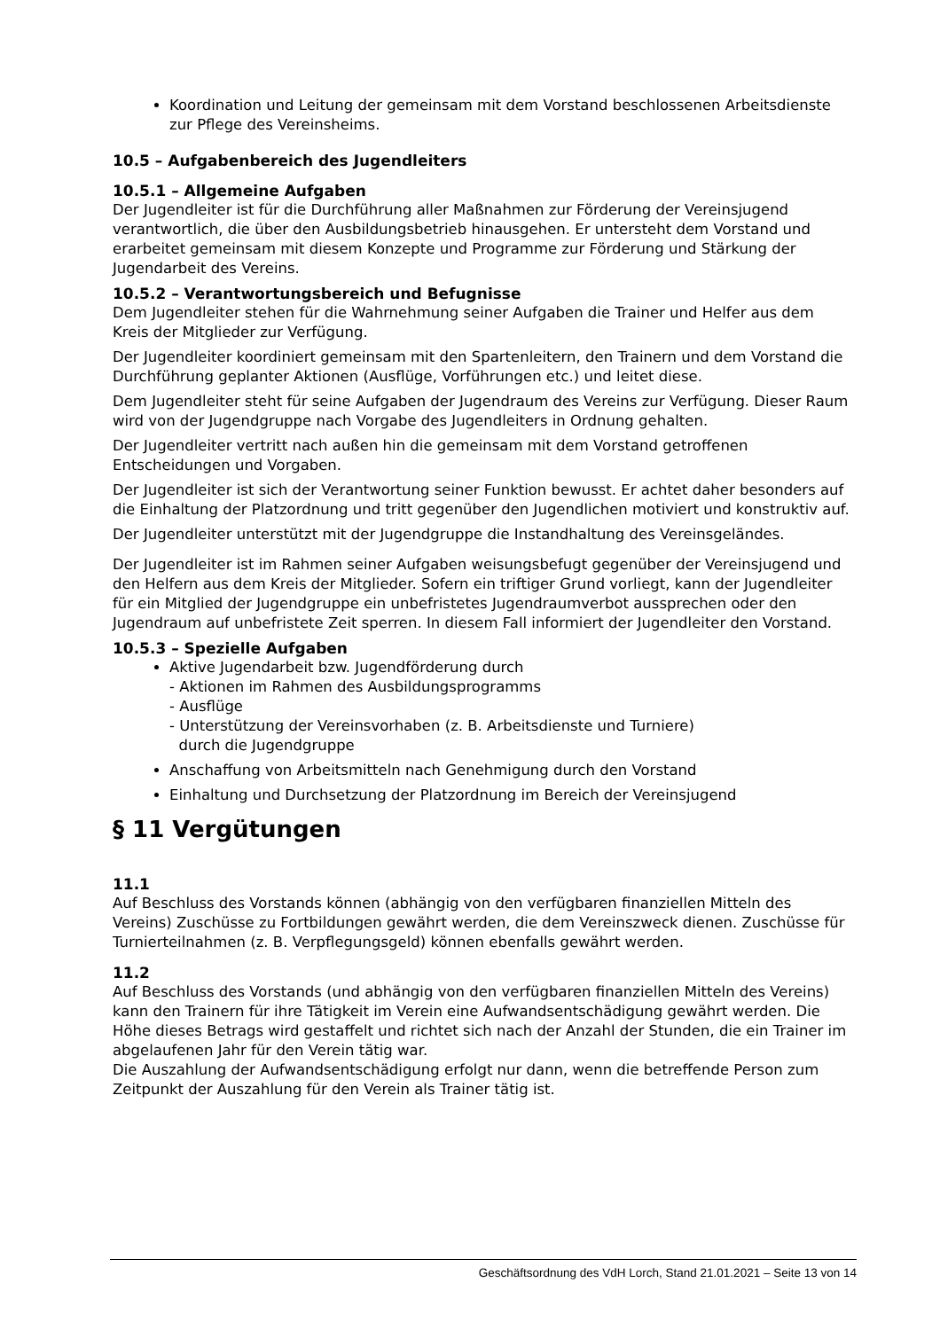Koordination und Leitung der gemeinsam mit dem Vorstand beschlossenen Arbeitsdienste zur Pflege des Vereinsheims.
10.5 – Aufgabenbereich des Jugendleiters
10.5.1 – Allgemeine Aufgaben
Der Jugendleiter ist für die Durchführung aller Maßnahmen zur Förderung der Vereinsjugend verantwortlich, die über den Ausbildungsbetrieb hinausgehen. Er untersteht dem Vorstand und erarbeitet gemeinsam mit diesem Konzepte und Programme zur Förderung und Stärkung der Jugendarbeit des Vereins.
10.5.2 – Verantwortungsbereich und Befugnisse
Dem Jugendleiter stehen für die Wahrnehmung seiner Aufgaben die Trainer und Helfer aus dem Kreis der Mitglieder zur Verfügung.
Der Jugendleiter koordiniert gemeinsam mit den Spartenleitern, den Trainern und dem Vorstand die Durchführung geplanter Aktionen (Ausflüge, Vorführungen etc.) und leitet diese.
Dem Jugendleiter steht für seine Aufgaben der Jugendraum des Vereins zur Verfügung. Dieser Raum wird von der Jugendgruppe nach Vorgabe des Jugendleiters in Ordnung gehalten.
Der Jugendleiter vertritt nach außen hin die gemeinsam mit dem Vorstand getroffenen Entscheidungen und Vorgaben.
Der Jugendleiter ist sich der Verantwortung seiner Funktion bewusst. Er achtet daher besonders auf die Einhaltung der Platzordnung und tritt gegenüber den Jugendlichen motiviert und konstruktiv auf.
Der Jugendleiter unterstützt mit der Jugendgruppe die Instandhaltung des Vereinsgeländes.
Der Jugendleiter ist im Rahmen seiner Aufgaben weisungsbefugt gegenüber der Vereinsjugend und den Helfern aus dem Kreis der Mitglieder. Sofern ein triftiger Grund vorliegt, kann der Jugendleiter für ein Mitglied der Jugendgruppe ein unbefristetes Jugendraumverbot aussprechen oder den Jugendraum auf unbefristete Zeit sperren. In diesem Fall informiert der Jugendleiter den Vorstand.
10.5.3 – Spezielle Aufgaben
Aktive Jugendarbeit bzw. Jugendförderung durch
- Aktionen im Rahmen des Ausbildungsprogramms
- Ausflüge
- Unterstützung der Vereinsvorhaben (z. B. Arbeitsdienste und Turniere)
durch die Jugendgruppe
Anschaffung von Arbeitsmitteln nach Genehmigung durch den Vorstand
Einhaltung und Durchsetzung der Platzordnung im Bereich der Vereinsjugend
§ 11 Vergütungen
11.1
Auf Beschluss des Vorstands können (abhängig von den verfügbaren finanziellen Mitteln des Vereins) Zuschüsse zu Fortbildungen gewährt werden, die dem Vereinszweck dienen. Zuschüsse für Turnierteilnahmen (z. B. Verpflegungsgeld) können ebenfalls gewährt werden.
11.2
Auf Beschluss des Vorstands (und abhängig von den verfügbaren finanziellen Mitteln des Vereins) kann den Trainern für ihre Tätigkeit im Verein eine Aufwandsentschädigung gewährt werden. Die Höhe dieses Betrags wird gestaffelt und richtet sich nach der Anzahl der Stunden, die ein Trainer im abgelaufenen Jahr für den Verein tätig war.
Die Auszahlung der Aufwandsentschädigung erfolgt nur dann, wenn die betreffende Person zum Zeitpunkt der Auszahlung für den Verein als Trainer tätig ist.
Geschäftsordnung des VdH Lorch, Stand 21.01.2021 – Seite 13 von 14